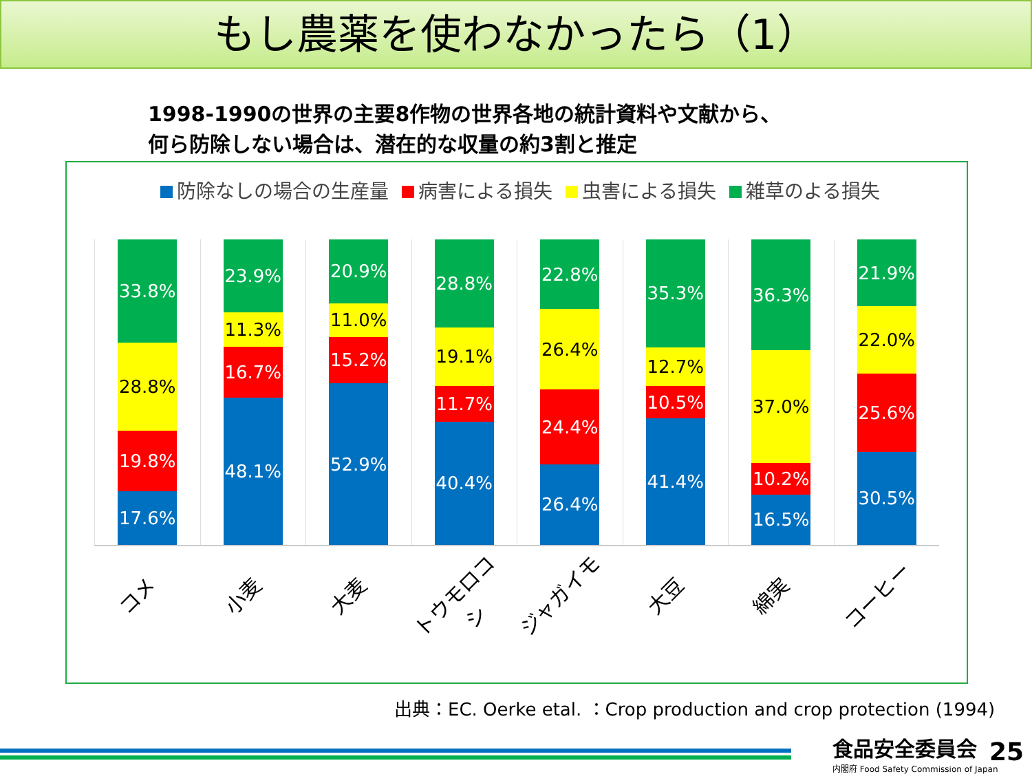もし農薬を使わなかったら（1）
1998-1990の世界の主要8作物の世界各地の統計資料や文献から、
何ら防除しない場合は、潜在的な収量の約3割と推定
防除なしの場合の生産量 病害による損失 虫害による損失 雑草のよる損失
33.8%
28.8%
19.8%
17.6%
23.9%
11.3%
16.7%
48.1%
20.9%
11.0%
15.2%
52.9%
28.8%
19.1%
11.7%
40.4%
22.8%
26.4%
24.4%
26.4%
35.3%
12.7%
10.5%
41.4%
36.3%
37.0%
10.2%
16.5%
21.9%
22.0%
25.6%
30.5%
コメ
小麦
大麦
トウモロコシ
ジャガイモ
大豆
綿実
コーヒー
出典：EC. Oerke etal. ：Crop production and crop protection (1994)
食品安全委員会
内閣府 Food Safety Commission of Japan
25